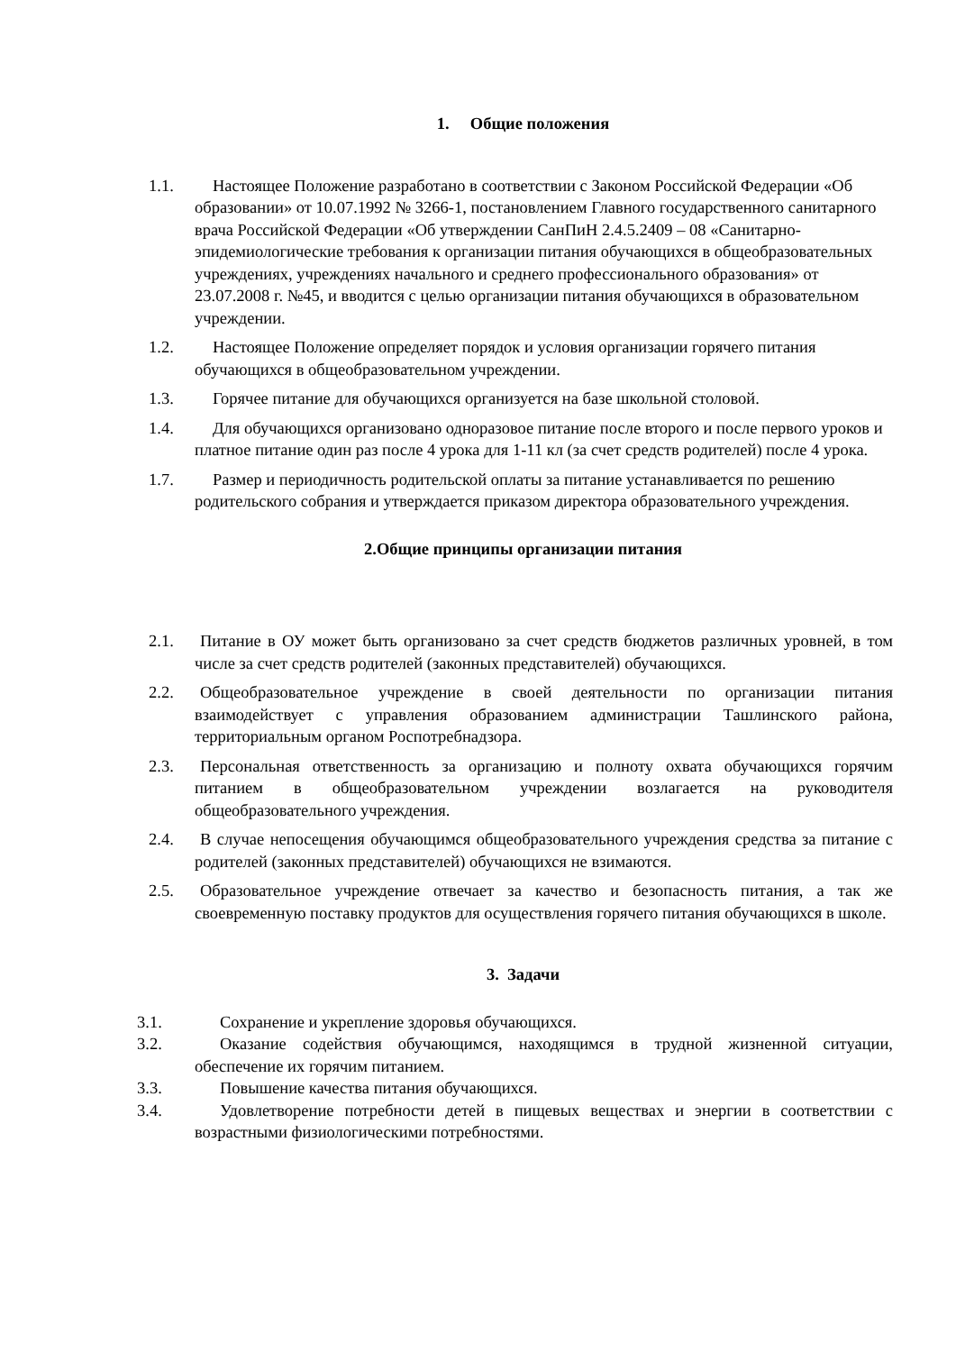1. Общие положения
1.1. Настоящее Положение разработано в соответствии с Законом Российской Федерации «Об образовании» от 10.07.1992 № 3266-1, постановлением Главного государственного санитарного врача Российской Федерации «Об утверждении СанПиН 2.4.5.2409 – 08 «Санитарно-эпидемиологические требования к организации питания обучающихся в общеобразовательных учреждениях, учреждениях начального и среднего профессионального образования» от 23.07.2008 г. №45, и вводится с целью организации питания обучающихся в образовательном учреждении.
1.2. Настоящее Положение определяет порядок и условия организации горячего питания обучающихся в общеобразовательном учреждении.
1.3. Горячее питание для обучающихся организуется на базе школьной столовой.
1.4. Для обучающихся организовано одноразовое питание после второго и после первого уроков и платное питание один раз после 4 урока для 1-11 кл (за счет средств родителей) после 4 урока.
1.7. Размер и периодичность родительской оплаты за питание устанавливается по решению родительского собрания и утверждается приказом директора образовательного учреждения.
2.Общие принципы организации питания
2.1. Питание в ОУ может быть организовано за счет средств бюджетов различных уровней, в том числе за счет средств родителей (законных представителей) обучающихся.
2.2. Общеобразовательное учреждение в своей деятельности по организации питания взаимодействует с управления образованием администрации Ташлинского района, территориальным органом Роспотребнадзора.
2.3. Персональная ответственность за организацию и полноту охвата обучающихся горячим питанием в общеобразовательном учреждении возлагается на руководителя общеобразовательного учреждения.
2.4. В случае непосещения обучающимся общеобразовательного учреждения средства за питание с родителей (законных представителей) обучающихся не взимаются.
2.5. Образовательное учреждение отвечает за качество и безопасность питания, а так же своевременную поставку продуктов для осуществления горячего питания обучающихся в школе.
3. Задачи
3.1. Сохранение и укрепление здоровья обучающихся.
3.2. Оказание содействия обучающимся, находящимся в трудной жизненной ситуации, обеспечение их горячим питанием.
3.3. Повышение качества питания обучающихся.
3.4. Удовлетворение потребности детей в пищевых веществах и энергии в соответствии с возрастными физиологическими потребностями.